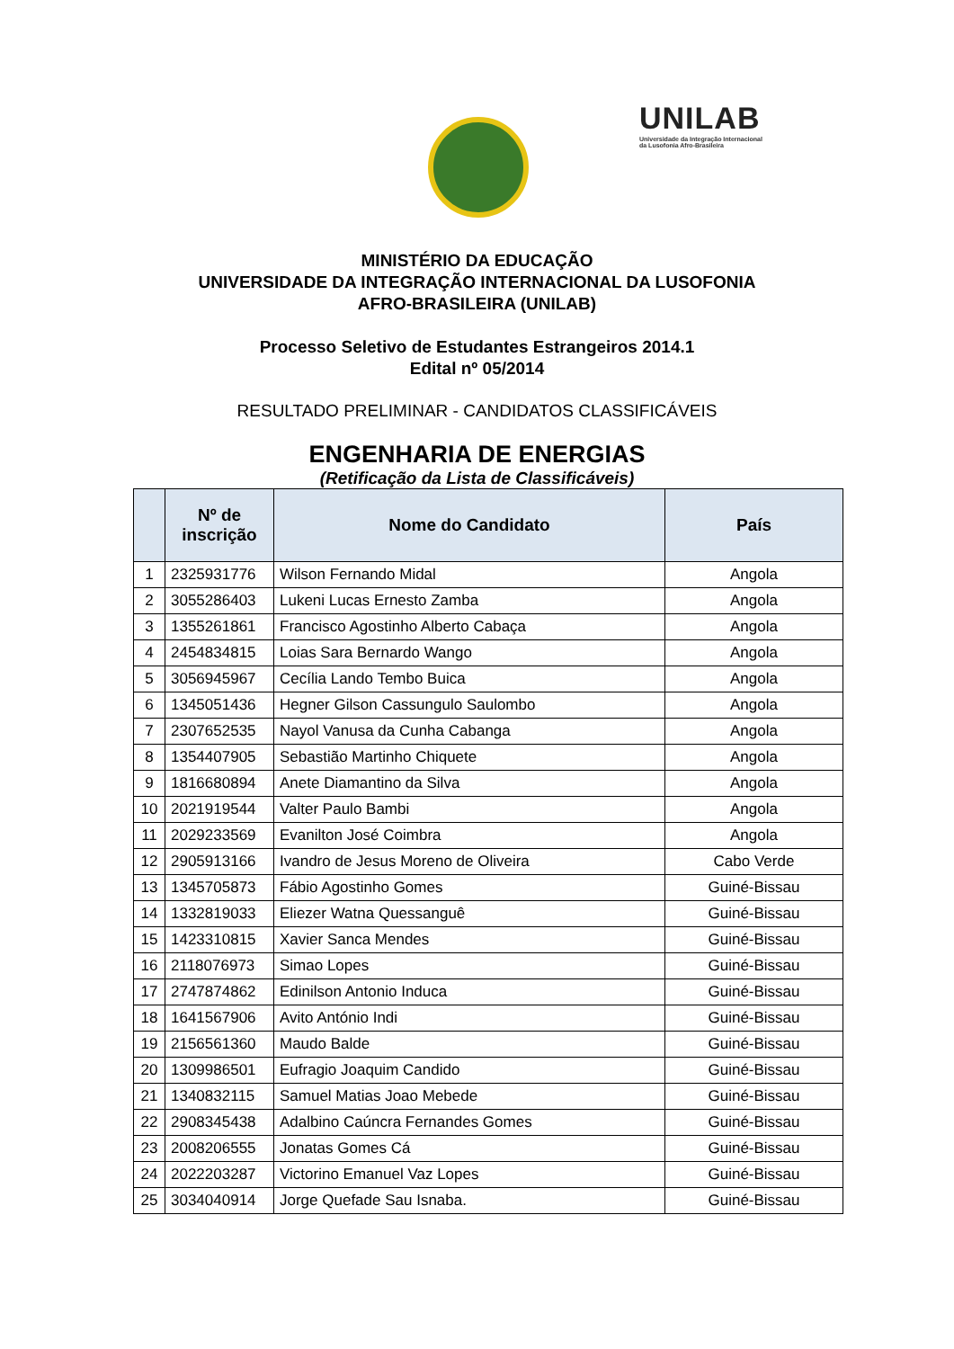UNILAB
Universidade da Integração Internacional
da Lusofonia Afro-Brasileira
MINISTÉRIO DA EDUCAÇÃO
UNIVERSIDADE DA INTEGRAÇÃO INTERNACIONAL DA LUSOFONIA
AFRO-BRASILEIRA (UNILAB)
Processo Seletivo de Estudantes Estrangeiros 2014.1
Edital nº 05/2014
RESULTADO PRELIMINAR - CANDIDATOS CLASSIFICÁVEIS
ENGENHARIA DE ENERGIAS
(Retificação da Lista de Classificáveis)
| | Nº de inscrição | Nome do Candidato | País |
| --- | --- | --- | --- |
| 1 | 2325931776 | Wilson Fernando Midal | Angola |
| 2 | 3055286403 | Lukeni Lucas Ernesto Zamba | Angola |
| 3 | 1355261861 | Francisco Agostinho Alberto Cabaça | Angola |
| 4 | 2454834815 | Loias Sara Bernardo Wango | Angola |
| 5 | 3056945967 | Cecília Lando Tembo Buica | Angola |
| 6 | 1345051436 | Hegner Gilson Cassungulo Saulombo | Angola |
| 7 | 2307652535 | Nayol Vanusa da Cunha Cabanga | Angola |
| 8 | 1354407905 | Sebastião Martinho Chiquete | Angola |
| 9 | 1816680894 | Anete Diamantino da Silva | Angola |
| 10 | 2021919544 | Valter Paulo Bambi | Angola |
| 11 | 2029233569 | Evanilton José Coimbra | Angola |
| 12 | 2905913166 | Ivandro de Jesus Moreno de Oliveira | Cabo Verde |
| 13 | 1345705873 | Fábio Agostinho Gomes | Guiné-Bissau |
| 14 | 1332819033 | Eliezer Watna Quessanguê | Guiné-Bissau |
| 15 | 1423310815 | Xavier Sanca Mendes | Guiné-Bissau |
| 16 | 2118076973 | Simao Lopes | Guiné-Bissau |
| 17 | 2747874862 | Edinilson Antonio Induca | Guiné-Bissau |
| 18 | 1641567906 | Avito António Indi | Guiné-Bissau |
| 19 | 2156561360 | Maudo Balde | Guiné-Bissau |
| 20 | 1309986501 | Eufragio Joaquim Candido | Guiné-Bissau |
| 21 | 1340832115 | Samuel Matias Joao Mebede | Guiné-Bissau |
| 22 | 2908345438 | Adalbino Caúncra Fernandes Gomes | Guiné-Bissau |
| 23 | 2008206555 | Jonatas Gomes Cá | Guiné-Bissau |
| 24 | 2022203287 | Victorino Emanuel Vaz Lopes | Guiné-Bissau |
| 25 | 3034040914 | Jorge Quefade Sau Isnaba. | Guiné-Bissau |